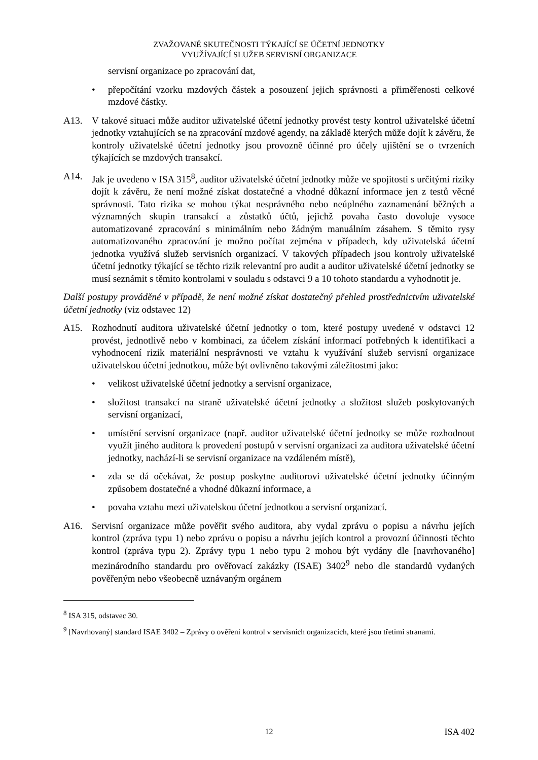ZVAŽOVANÉ SKUTEČNOSTI TÝKAJÍCÍ SE ÚČETNÍ JEDNOTKY
VYUŽÍVAJÍCÍ SLUŽEB SERVISNÍ ORGANIZACE
servisní organizace po zpracování dat,
• přepočítání vzorku mzdových částek a posouzení jejich správnosti a přiměřenosti celkové mzdové částky.
A13. V takové situaci může auditor uživatelské účetní jednotky provést testy kontrol uživatelské účetní jednotky vztahujících se na zpracování mzdové agendy, na základě kterých může dojít k závěru, že kontroly uživatelské účetní jednotky jsou provozně účinné pro účely ujištění se o tvrzeních týkajících se mzdových transakcí.
A14. Jak je uvedeno v ISA 315<sup>8</sup>, auditor uživatelské účetní jednotky může ve spojitosti s určitými riziky dojít k závěru, že není možné získat dostatečné a vhodné důkazní informace jen z testů věcné správnosti. Tato rizika se mohou týkat nesprávného nebo neúplného zaznamenání běžných a významných skupin transakcí a zůstatků účtů, jejichž povaha často dovoluje vysoce automatizované zpracování s minimálním nebo žádným manuálním zásahem. S těmito rysy automatizovaného zpracování je možno počítat zejména v případech, kdy uživatelská účetní jednotka využívá služeb servisních organizací. V takových případech jsou kontroly uživatelské účetní jednotky týkající se těchto rizik relevantní pro audit a auditor uživatelské účetní jednotky se musí seznámit s těmito kontrolami v souladu s odstavci 9 a 10 tohoto standardu a vyhodnotit je.
Další postupy prováděné v případě, že není možné získat dostatečný přehled prostřednictvím uživatelské účetní jednotky (viz odstavec 12)
A15. Rozhodnutí auditora uživatelské účetní jednotky o tom, které postupy uvedené v odstavci 12 provést, jednotlivě nebo v kombinaci, za účelem získání informací potřebných k identifikaci a vyhodnocení rizik materiální nesprávnosti ve vztahu k využívání služeb servisní organizace uživatelskou účetní jednotkou, může být ovlivněno takovými záležitostmi jako:
• velikost uživatelské účetní jednotky a servisní organizace,
• složitost transakcí na straně uživatelské účetní jednotky a složitost služeb poskytovaných servisní organizací,
• umístění servisní organizace (např. auditor uživatelské účetní jednotky se může rozhodnout využít jiného auditora k provedení postupů v servisní organizaci za auditora uživatelské účetní jednotky, nachází-li se servisní organizace na vzdáleném místě),
• zda se dá očekávat, že postup poskytne auditorovi uživatelské účetní jednotky účinným způsobem dostatečné a vhodné důkazní informace, a
• povaha vztahu mezi uživatelskou účetní jednotkou a servisní organizací.
A16. Servisní organizace může pověřit svého auditora, aby vydal zprávu o popisu a návrhu jejích kontrol (zpráva typu 1) nebo zprávu o popisu a návrhu jejích kontrol a provozní účinnosti těchto kontrol (zpráva typu 2). Zprávy typu 1 nebo typu 2 mohou být vydány dle [navrhovaného] mezinárodního standardu pro ověřovací zakázky (ISAE) 3402<sup>9</sup> nebo dle standardů vydaných pověřeným nebo všeobecně uznávaným orgánem
<sup>8</sup> ISA 315, odstavec 30.
<sup>9</sup> [Navrhovaný] standard ISAE 3402 – Zprávy o ověření kontrol v servisních organizacích, které jsou třetími stranami.
12 ISA 402